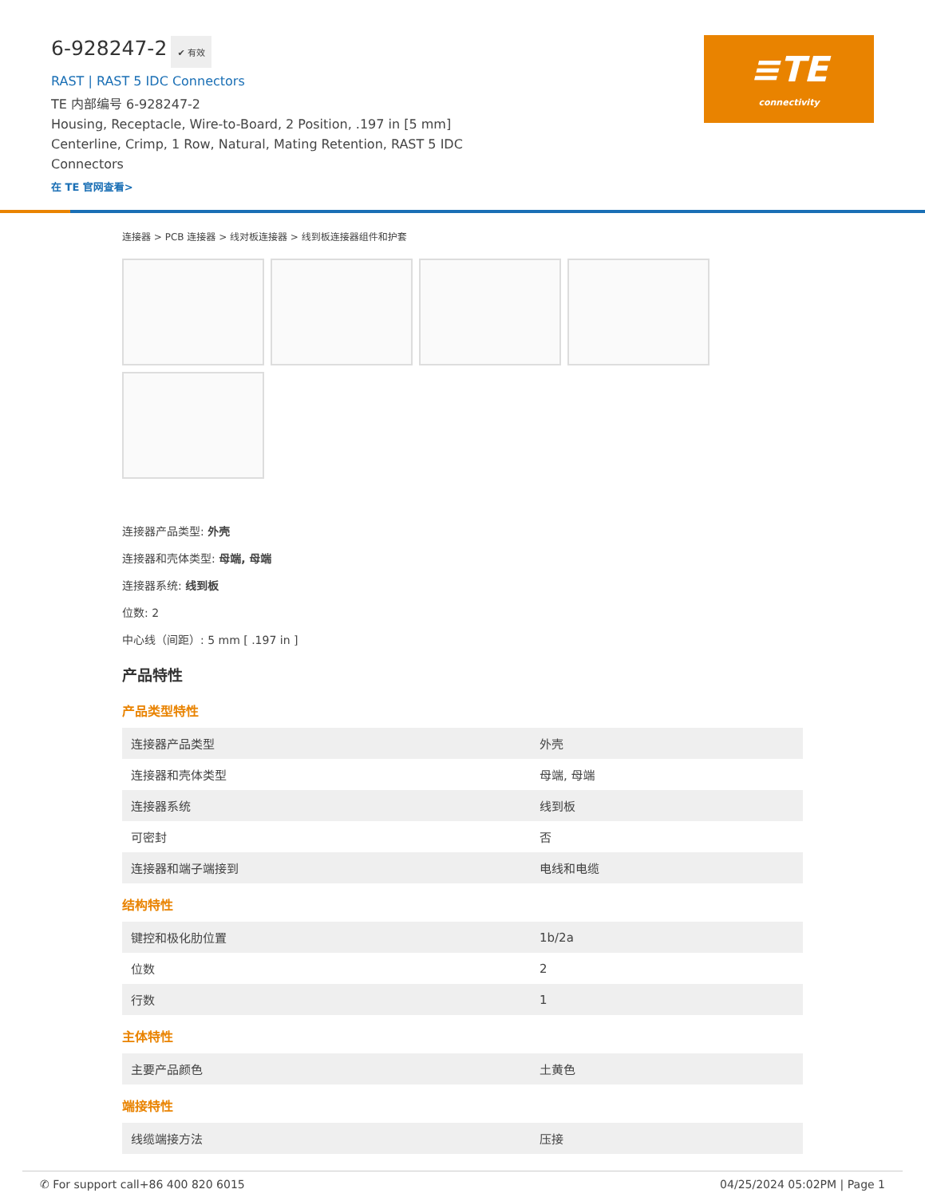6-928247-2
✔ 有效
RAST | RAST 5 IDC Connectors
TE 内部编号 6-928247-2
Housing, Receptacle, Wire-to-Board, 2 Position, .197 in [5 mm]
Centerline, Crimp, 1 Row, Natural, Mating Retention, RAST 5 IDC
Connectors
在 TE 官网查看>
≡TE
connectivity
连接器 > PCB 连接器 > 线对板连接器 > 线到板连接器组件和护套
连接器产品类型: 外壳
连接器和壳体类型: 母端, 母端
连接器系统: 线到板
位数: 2
中心线（间距）: 5 mm [ .197 in ]
产品特性
产品类型特性
| 连接器产品类型 | 外壳 |
| 连接器和壳体类型 | 母端, 母端 |
| 连接器系统 | 线到板 |
| 可密封 | 否 |
| 连接器和端子端接到 | 电线和电缆 |
结构特性
| 键控和极化肋位置 | 1b/2a |
| 位数 | 2 |
| 行数 | 1 |
主体特性
| 主要产品颜色 | 土黄色 |
端接特性
| 线缆端接方法 | 压接 |
✆ For support call+86 400 820 6015 04/25/2024 05:02PM | Page 1